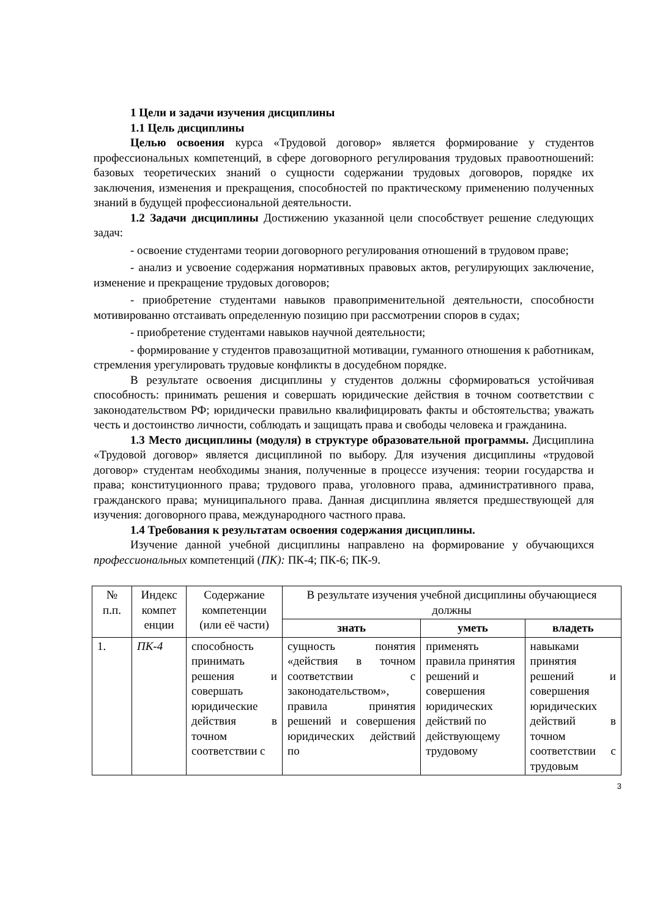1 Цели и задачи изучения дисциплины
1.1 Цель дисциплины
Целью освоения курса «Трудовой договор» является формирование у студентов профессиональных компетенций, в сфере договорного регулирования трудовых правоотношений: базовых теоретических знаний о сущности содержании трудовых договоров, порядке их заключения, изменения и прекращения, способностей по практическому применению полученных знаний в будущей профессиональной деятельности.
1.2 Задачи дисциплины Достижению указанной цели способствует решение следующих задач:
- освоение студентами теории договорного регулирования отношений в трудовом праве;
- анализ и усвоение содержания нормативных правовых актов, регулирующих заключение, изменение и прекращение трудовых договоров;
- приобретение студентами навыков правоприменительной деятельности, способности мотивированно отстаивать определенную позицию при рассмотрении споров в судах;
- приобретение студентами навыков научной деятельности;
- формирование у студентов правозащитной мотивации, гуманного отношения к работникам, стремления урегулировать трудовые конфликты в досудебном порядке.
В результате освоения дисциплины у студентов должны сформироваться устойчивая способность: принимать решения и совершать юридические действия в точном соответствии с законодательством РФ; юридически правильно квалифицировать факты и обстоятельства; уважать честь и достоинство личности, соблюдать и защищать права и свободы человека и гражданина.
1.3 Место дисциплины (модуля) в структуре образовательной программы. Дисциплина «Трудовой договор» является дисциплиной по выбору. Для изучения дисциплины «трудовой договор» студентам необходимы знания, полученные в процессе изучения: теории государства и права; конституционного права; трудового права, уголовного права, административного права, гражданского права; муниципального права. Данная дисциплина является предшествующей для изучения: договорного права, международного частного права.
1.4 Требования к результатам освоения содержания дисциплины.
Изучение данной учебной дисциплины направлено на формирование у обучающихся профессиональных компетенций (ПК): ПК-4; ПК-6; ПК-9.
| № п.п. | Индекс компет енции | Содержание компетенции (или её части) | В результате изучения учебной дисциплины обучающиеся должны | | |
| --- | --- | --- | --- | --- | --- |
| | | | знать | уметь | владеть |
| 1. | ПК-4 | способность принимать решения и совершать юридические действия в точном соответствии с | сущность понятия «действия в точном соответствии с законодательством», правила принятия решений и совершения юридических действий по | применять правила принятия решений и совершения юридических действий по действующему трудовому | навыками принятия решений и совершения юридических действий в точном соответствии с трудовым |
3